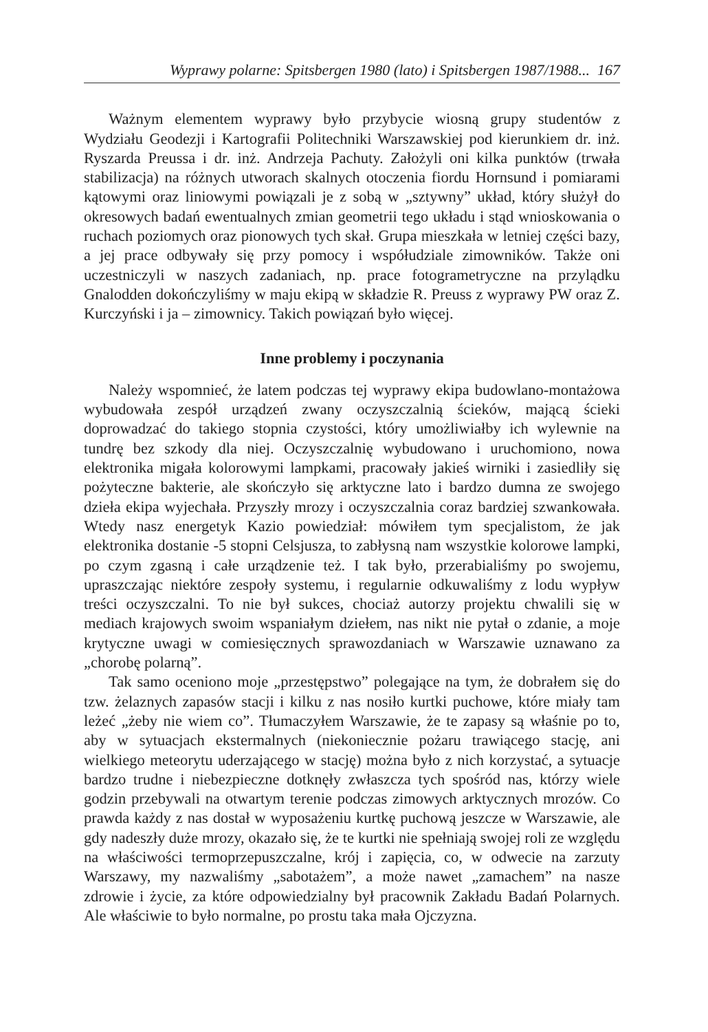Wyprawy polarne: Spitsbergen 1980 (lato) i Spitsbergen 1987/1988... 167
Ważnym elementem wyprawy było przybycie wiosną grupy studentów z Wydziału Geodezji i Kartografii Politechniki Warszawskiej pod kierunkiem dr. inż. Ryszarda Preussa i dr. inż. Andrzeja Pachuty. Założyli oni kilka punktów (trwała stabilizacja) na różnych utworach skalnych otoczenia fiordu Hornsund i pomiarami kątowymi oraz liniowymi powiązali je z sobą w „sztywny” układ, który służył do okresowych badań ewentualnych zmian geometrii tego układu i stąd wnioskowania o ruchach poziomych oraz pionowych tych skał. Grupa mieszkała w letniej części bazy, a jej prace odbywały się przy pomocy i współudziale zimowników. Także oni uczestniczyli w naszych zadaniach, np. prace fotogrametryczne na przylądku Gnalodden dokończyliśmy w maju ekipą w składzie R. Preuss z wyprawy PW oraz Z. Kurczyński i ja – zimownicy. Takich powiązań było więcej.
Inne problemy i poczynania
Należy wspomnieć, że latem podczas tej wyprawy ekipa budowlano-montażowa wybudowała zespół urządzeń zwany oczyszczalnią ścieków, mającą ścieki doprowadzać do takiego stopnia czystości, który umożliwiałby ich wylewnie na tundrę bez szkody dla niej. Oczyszczalnię wybudowano i uruchomiono, nowa elektronika migała kolorowymi lampkami, pracowały jakieś wirniki i zasiedliły się pożyteczne bakterie, ale skończyło się arktyczne lato i bardzo dumna ze swojego dzieła ekipa wyjechała. Przyszły mrozy i oczyszczalnia coraz bardziej szwankowała. Wtedy nasz energetyk Kazio powiedział: mówiłem tym specjalistom, że jak elektronika dostanie -5 stopni Celsjusza, to zabłysną nam wszystkie kolorowe lampki, po czym zgasną i całe urządzenie też. I tak było, przerabialiśmy po swojemu, upraszczając niektóre zespoły systemu, i regularnie odkuwaliśmy z lodu wypływ treści oczyszczalni. To nie był sukces, chociaż autorzy projektu chwalili się w mediach krajowych swoim wspaniałym dziełem, nas nikt nie pytał o zdanie, a moje krytyczne uwagi w comiesięcznych sprawozdaniach w Warszawie uznawano za „chorobę polarną”.
Tak samo oceniono moje „przestępstwo” polegające na tym, że dobrałem się do tzw. żelaznych zapasów stacji i kilku z nas nosiło kurtki puchowe, które miały tam leżeć „żeby nie wiem co”. Tłumaczyłem Warszawie, że te zapasy są właśnie po to, aby w sytuacjach ekstermalnych (niekoniecznie pożaru trawiącego stację, ani wielkiego meteorytu uderzającego w stację) można było z nich korzystać, a sytuacje bardzo trudne i niebezpieczne dotknęły zwłaszcza tych spośród nas, którzy wiele godzin przebywali na otwartym terenie podczas zimowych arktycznych mrozów. Co prawda każdy z nas dostał w wyposażeniu kurtkę puchową jeszcze w Warszawie, ale gdy nadeszły duże mrozy, okazało się, że te kurtki nie spełniają swojej roli ze względu na właściwości termoprzepuszczalne, krój i zapięcia, co, w odwecie na zarzuty Warszawy, my nazwaliśmy „sabotażem”, a może nawet „zamachem” na nasze zdrowie i życie, za które odpowiedzialny był pracownik Zakładu Badań Polarnych. Ale właściwie to było normalne, po prostu taka mała Ojczyzna.